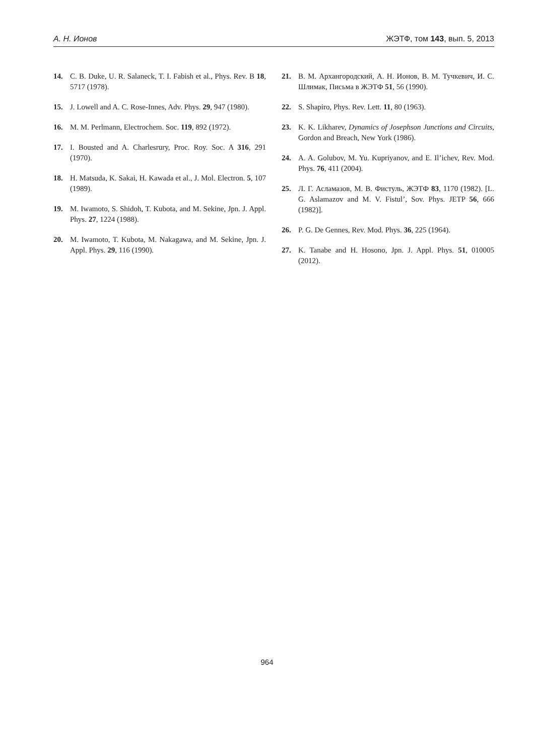А. Н. Ионов ЖЭТФ, том 143, вып. 5, 2013
14. C. B. Duke, U. R. Salaneck, T. I. Fabish et al., Phys. Rev. B 18, 5717 (1978).
15. J. Lowell and A. C. Rose-Innes, Adv. Phys. 29, 947 (1980).
16. M. M. Perlmann, Electrochem. Soc. 119, 892 (1972).
17. I. Bousted and A. Charlesrury, Proc. Roy. Soc. A 316, 291 (1970).
18. H. Matsuda, K. Sakai, H. Kawada et al., J. Mol. Electron. 5, 107 (1989).
19. M. Iwamoto, S. Shidoh, T. Kubota, and M. Sekine, Jpn. J. Appl. Phys. 27, 1224 (1988).
20. M. Iwamoto, T. Kubota, M. Nakagawa, and M. Sekine, Jpn. J. Appl. Phys. 29, 116 (1990).
21. В. М. Архангородский, А. Н. Ионов, В. М. Тучкевич, И. С. Шлимак, Письма в ЖЭТФ 51, 56 (1990).
22. S. Shapiro, Phys. Rev. Lett. 11, 80 (1963).
23. K. K. Likharev, Dynamics of Josephson Junctions and Circuits, Gordon and Breach, New York (1986).
24. A. A. Golubov, M. Yu. Kupriyanov, and E. Il’ichev, Rev. Mod. Phys. 76, 411 (2004).
25. Л. Г. Асламазов, М. В. Фистуль, ЖЭТФ 83, 1170 (1982). [L. G. Aslamazov and M. V. Fistul’, Sov. Phys. JETP 56, 666 (1982)].
26. P. G. De Gennes, Rev. Mod. Phys. 36, 225 (1964).
27. K. Tanabe and H. Hosono, Jpn. J. Appl. Phys. 51, 010005 (2012).
964